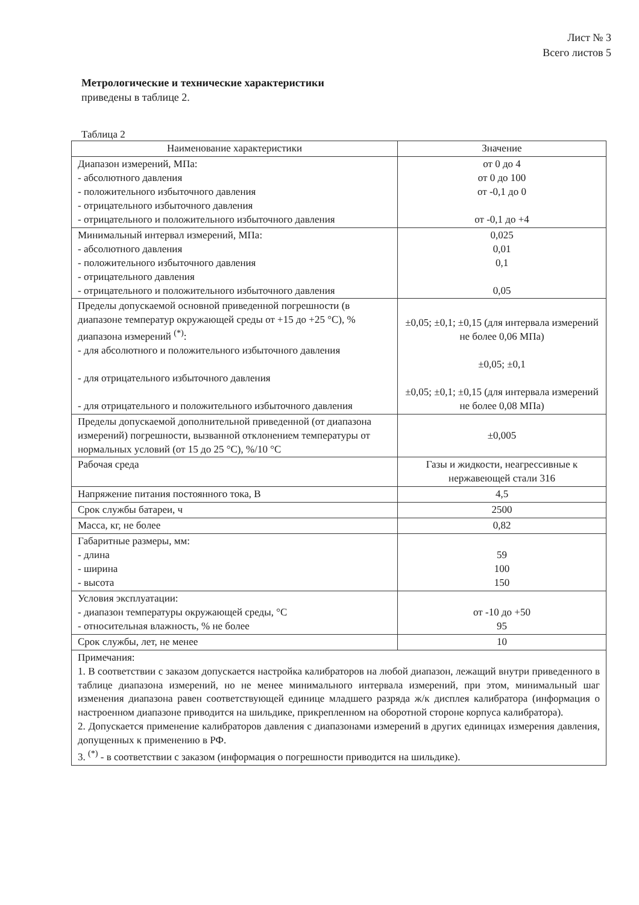Лист № 3
Всего листов 5
Метрологические и технические характеристики
приведены в таблице 2.
Таблица 2
| Наименование характеристики | Значение |
| --- | --- |
| Диапазон измерений, МПа: - абсолютного давления - положительного избыточного давления - отрицательного избыточного давления - отрицательного и положительного избыточного давления | от 0 до 4 от 0 до 100 от -0,1 до 0 от -0,1 до +4 |
| Минимальный интервал измерений, МПа: - абсолютного давления - положительного избыточного давления - отрицательного давления - отрицательного и положительного избыточного давления | 0,025 0,01 0,1 0,05 |
| Пределы допускаемой основной приведенной погрешности (в диапазоне температур окружающей среды от +15 до +25 °С), % диапазона измерений <sup>(*)</sup>: - для абсолютного и положительного избыточного давления - для отрицательного избыточного давления - для отрицательного и положительного избыточного давления | ±0,05; ±0,1; ±0,15 (для интервала измерений не более 0,06 МПа) ±0,05; ±0,1 ±0,05; ±0,1; ±0,15 (для интервала измерений не более 0,08 МПа) |
| Пределы допускаемой дополнительной приведенной (от диапазона измерений) погрешности, вызванной отклонением температуры от нормальных условий (от 15 до 25 °С), %/10 °С | ±0,005 |
| Рабочая среда | Газы и жидкости, неагрессивные к нержавеющей стали 316 |
| Напряжение питания постоянного тока, В | 4,5 |
| Срок службы батареи, ч | 2500 |
| Масса, кг, не более | 0,82 |
| Габаритные размеры, мм: - длина - ширина - высота | 59 100 150 |
| Условия эксплуатации: - диапазон температуры окружающей среды, °С - относительная влажность, % не более | от -10 до +50 95 |
| Срок службы, лет, не менее | 10 |
| Примечания: 1. В соответствии с заказом допускается настройка калибраторов на любой диапазон, лежащий внутри приведенного в таблице диапазона измерений, но не менее минимального интервала измерений, при этом, минимальный шаг изменения диапазона равен соответствующей единице младшего разряда ж/к дисплея калибратора (информация о настроенном диапазоне приводится на шильдике, прикрепленном на оборотной стороне корпуса калибратора). 2. Допускается применение калибраторов давления с диапазонами измерений в других единицах измерения давления, допущенных к применению в РФ. 3. <sup>(*)</sup> - в соответствии с заказом (информация о погрешности приводится на шильдике). | |